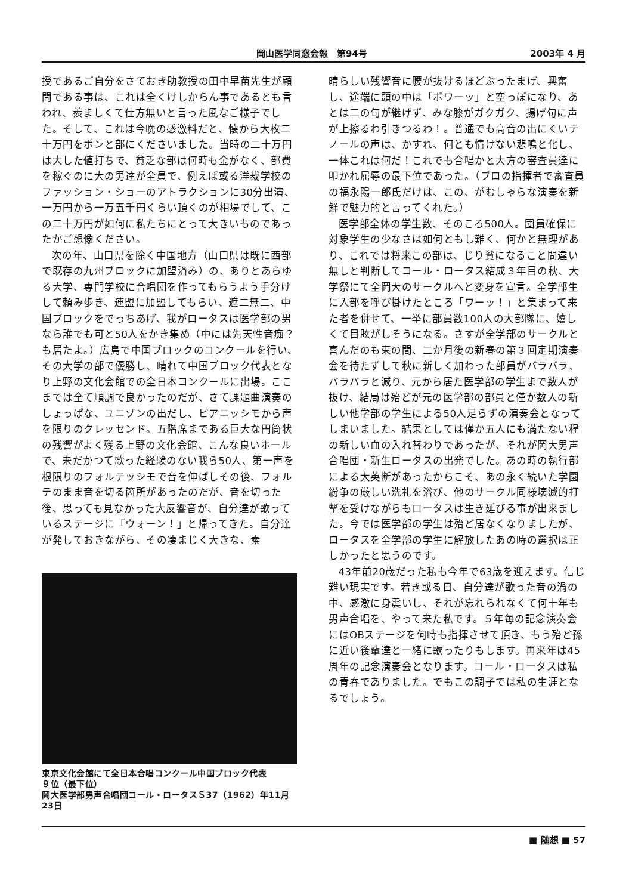岡山医学同窓会報　第94号 2003年 4 月
授であるご自分をさておき助教授の田中早苗先生が顧問である事は、これは全くけしからん事であるとも言われ、羨ましくて仕方無いと言った風なご様子でした。そして、これは今晩の感激料だと、懐から大枚二十万円をポンと部にくださいました。当時の二十万円は大した値打ちで、貧乏な部は何時も金がなく、部費を稼ぐのに大の男達が全員で、例えば或る洋裁学校のファッション・ショーのアトラクションに30分出演、一万円から一万五千円くらい頂くのが相場でして、この二十万円が如何に私たちにとって大きいものであったかご想像ください。
次の年、山口県を除く中国地方（山口県は既に西部で既存の九州ブロックに加盟済み）の、ありとあらゆる大学、専門学校に合唱団を作ってもらうよう手分けして頼み歩き、連盟に加盟してもらい、遮二無二、中国ブロックをでっちあげ、我がロータスは医学部の男なら誰でも可と50人をかき集め（中には先天性音痴？も居たよ。）広島で中国ブロックのコンクールを行い、その大学の部で優勝し、晴れて中国ブロック代表となり上野の文化会館での全日本コンクールに出場。ここまでは全て順調で良かったのだが、さて課題曲演奏のしょっぱな、ユニゾンの出だし、ピアニッシモから声を限りのクレッセンド。五階席まである巨大な円筒状の残響がよく残る上野の文化会館、こんな良いホールで、未だかつて歌った経験のない我ら50人、第一声を根限りのフォルテッシモで音を伸ばしその後、フォルテのまま音を切る箇所があったのだが、音を切った後、思っても見なかった大反響音が、自分達が歌っているステージに「ウォーン！」と帰ってきた。自分達が発しておきながら、その凄まじく大きな、素
東京文化会館にて全日本合唱コンクール中国ブロック代表
９位（最下位）
岡大医学部男声合唱団コール・ロータスＳ37（1962）年11月23日
晴らしい残響音に腰が抜けるほどぶったまげ、興奮し、途端に頭の中は「ポワーッ」と空っぽになり、あとは二の句が継げず、みな膝がガクガク、揚げ句に声が上擦るわ引きつるわ！。普通でも高音の出にくいテノールの声は、かすれ、何とも情けない悲鳴と化し、一体これは何だ！これでも合唱かと大方の審査員達に叩かれ屈辱の最下位であった。（プロの指揮者で審査員の福永陽一郎氏だけは、この、がむしゃらな演奏を新鮮で魅力的と言ってくれた。）
医学部全体の学生数、そのころ500人。団員確保に対象学生の少なさは如何ともし難く、何かと無理があり、これでは将来この部は、じり貧になること間違い無しと判断してコール・ロータス結成３年目の秋、大学祭にて全岡大のサークルへと変身を宣言。全学部生に入部を呼び掛けたところ「ワーッ！」と集まって来た者を併せて、一挙に部員数100人の大部隊に、嬉しくて目眩がしそうになる。さすが全学部のサークルと喜んだのも束の間、二か月後の新春の第３回定期演奏会を待たずして秋に新しく加わった部員がバラバラ、バラバラと減り、元から居た医学部の学生まで数人が抜け、結局は殆どが元の医学部の部員と僅か数人の新しい他学部の学生による50人足らずの演奏会となってしまいました。結果としては僅か五人にも満たない程の新しい血の入れ替わりであったが、それが岡大男声合唱団・新生ロータスの出発でした。あの時の執行部による大英断があったからこそ、あの永く続いた学園紛争の厳しい洗礼を浴び、他のサークル同様壊滅的打撃を受けながらもロータスは生き延びる事が出来ました。今では医学部の学生は殆ど居なくなりましたが、ロータスを全学部の学生に解放したあの時の選択は正しかったと思うのです。
43年前20歳だった私も今年で63歳を迎えます。信じ難い現実です。若き或る日、自分達が歌った音の渦の中、感激に身震いし、それが忘れられなくて何十年も男声合唱を、やって来た私です。５年毎の記念演奏会にはOBステージを何時も指揮させて頂き、もう殆ど孫に近い後輩達と一緒に歌ったりもします。再来年は45周年の記念演奏会となります。コール・ロータスは私の青春でありました。でもこの調子では私の生涯となるでしょう。
■ 随想 ■ 57